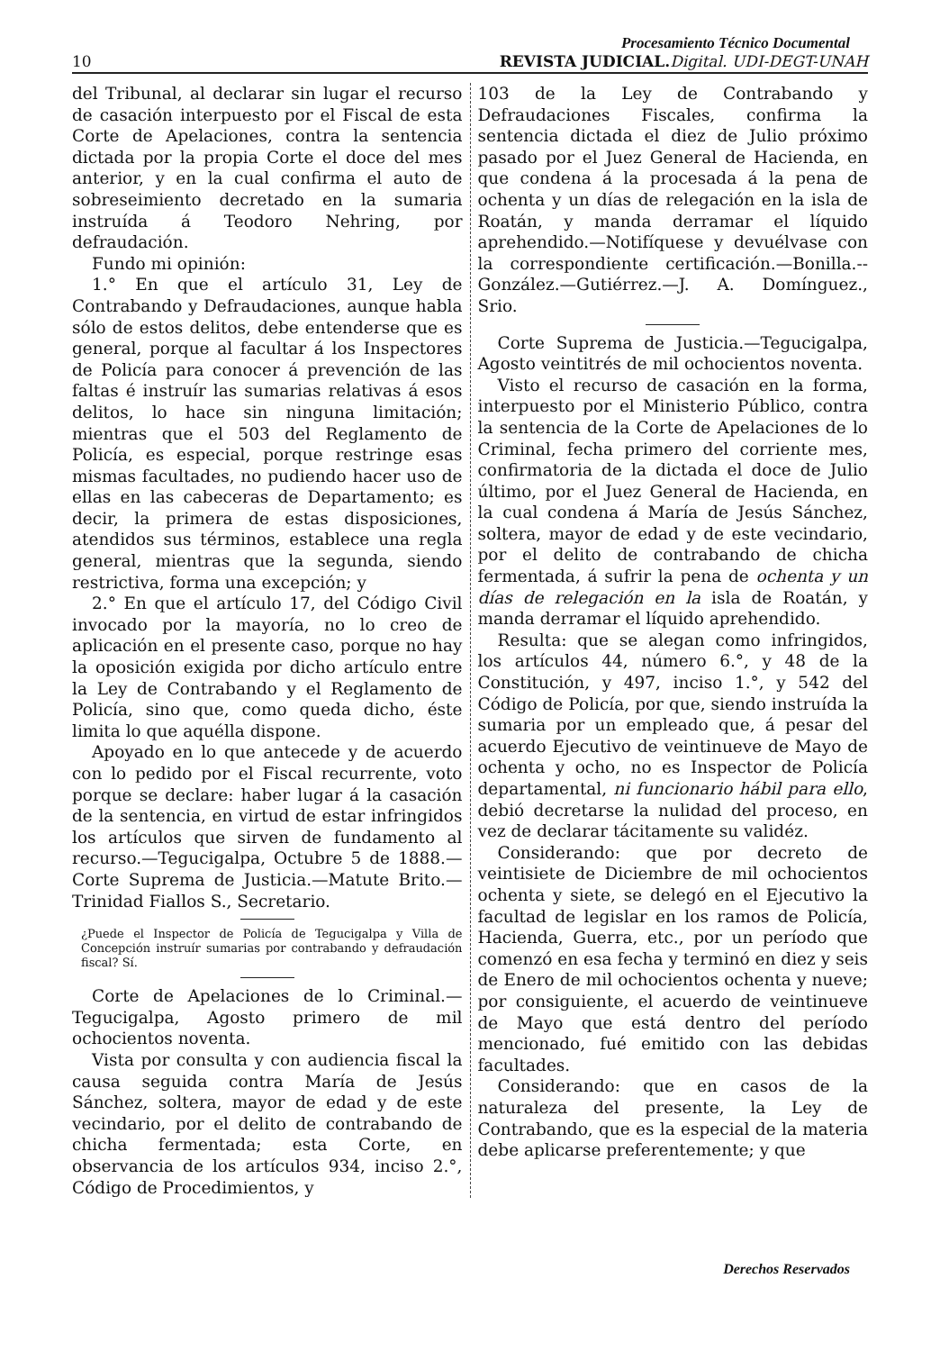Procesamiento Técnico Documental
10 REVISTA JUDICIAL. Digital. UDI-DEGT-UNAH
del Tribunal, al declarar sin lugar el recurso de casación interpuesto por el Fiscal de esta Corte de Apelaciones, contra la sentencia dictada por la propia Corte el doce del mes anterior, y en la cual confirma el auto de sobreseimiento decretado en la sumaria instruída á Teodoro Nehring, por defraudación.
Fundo mi opinión:
1.° En que el artículo 31, Ley de Contrabando y Defraudaciones, aunque habla sólo de estos delitos, debe entenderse que es general, porque al facultar á los Inspectores de Policía para conocer á prevención de las faltas é instruír las sumarias relativas á esos delitos, lo hace sin ninguna limitación; mientras que el 503 del Reglamento de Policía, es especial, porque restringe esas mismas facultades, no pudiendo hacer uso de ellas en las cabeceras de Departamento; es decir, la primera de estas disposiciones, atendidos sus términos, establece una regla general, mientras que la segunda, siendo restrictiva, forma una excepción; y
2.° En que el artículo 17, del Código Civil invocado por la mayoría, no lo creo de aplicación en el presente caso, porque no hay la oposición exigida por dicho artículo entre la Ley de Contrabando y el Reglamento de Policía, sino que, como queda dicho, éste limita lo que aquélla dispone.
Apoyado en lo que antecede y de acuerdo con lo pedido por el Fiscal recurrente, voto porque se declare: haber lugar á la casación de la sentencia, en virtud de estar infringidos los artículos que sirven de fundamento al recurso.—Tegucigalpa, Octubre 5 de 1888.—Corte Suprema de Justicia.—Matute Brito.—Trinidad Fiallos S., Secretario.
¿Puede el Inspector de Policía de Tegucigalpa y Villa de Concepción instruír sumarias por contrabando y defraudación fiscal? Sí.
Corte de Apelaciones de lo Criminal.—Tegucigalpa, Agosto primero de mil ochocientos noventa.
Vista por consulta y con audiencia fiscal la causa seguida contra María de Jesús Sánchez, soltera, mayor de edad y de este vecindario, por el delito de contrabando de chicha fermentada; esta Corte, en observancia de los artículos 934, inciso 2.°, Código de Procedimientos, y
103 de la Ley de Contrabando y Defraudaciones Fiscales, confirma la sentencia dictada el diez de Julio próximo pasado por el Juez General de Hacienda, en que condena á la procesada á la pena de ochenta y un días de relegación en la isla de Roatán, y manda derramar el líquido aprehendido.—Notifíquese y devuélvase con la correspondiente certificación.—Bonilla.--González.—Gutiérrez.—J. A. Domínguez., Srio.
Corte Suprema de Justicia.—Tegucigalpa, Agosto veintitrés de mil ochocientos noventa.
Visto el recurso de casación en la forma, interpuesto por el Ministerio Público, contra la sentencia de la Corte de Apelaciones de lo Criminal, fecha primero del corriente mes, confirmatoria de la dictada el doce de Julio último, por el Juez General de Hacienda, en la cual condena á María de Jesús Sánchez, soltera, mayor de edad y de este vecindario, por el delito de contrabando de chicha fermentada, á sufrir la pena de ochenta y un días de relegación en la isla de Roatán, y manda derramar el líquido aprehendido.
Resulta: que se alegan como infringidos, los artículos 44, número 6.°, y 48 de la Constitución, y 497, inciso 1.°, y 542 del Código de Policía, por que, siendo instruída la sumaria por un empleado que, á pesar del acuerdo Ejecutivo de veintinueve de Mayo de ochenta y ocho, no es Inspector de Policía departamental, ni funcionario hábil para ello, debió decretarse la nulidad del proceso, en vez de declarar tácitamente su validéz.
Considerando: que por decreto de veintisiete de Diciembre de mil ochocientos ochenta y siete, se delegó en el Ejecutivo la facultad de legislar en los ramos de Policía, Hacienda, Guerra, etc., por un período que comenzó en esa fecha y terminó en diez y seis de Enero de mil ochocientos ochenta y nueve; por consiguiente, el acuerdo de veintinueve de Mayo que está dentro del período mencionado, fué emitido con las debidas facultades.
Considerando: que en casos de la naturaleza del presente, la Ley de Contrabando, que es la especial de la materia debe aplicarse preferentemente; y que
Derechos Reservados